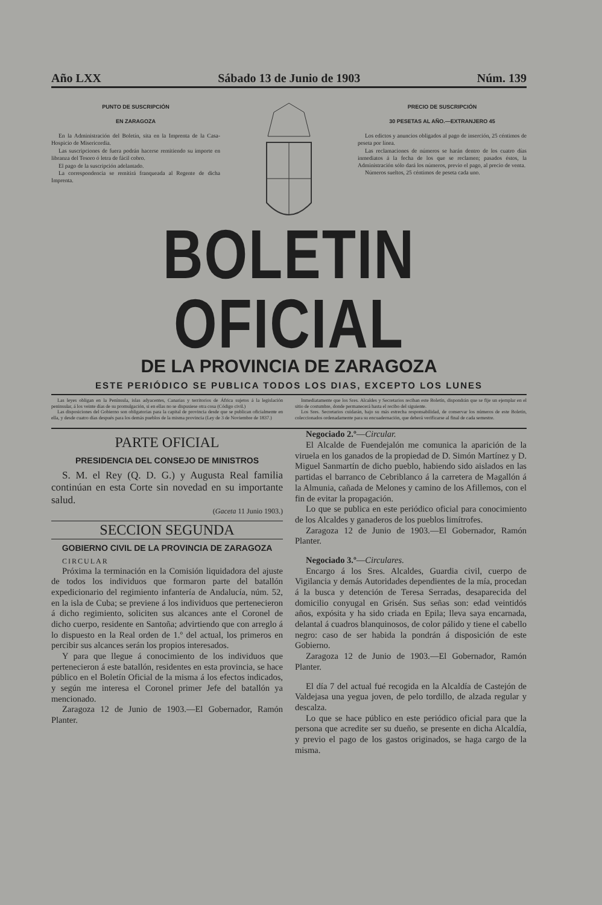Año LXX Sábado 13 de Junio de 1903 Núm. 139
PUNTO DE SUSCRIPCIÓN
EN ZARAGOZA
En la Administración del Boletín, sita en la Imprenta de la Casa-Hospicio de Misericordia.
Las suscripciones de fuera podrán hacerse remitiendo su importe en libranza del Tesoro ó letra de fácil cobro.
El pago de la suscripción adelantado.
La correspondencia se remitirá franqueada al Regente de dicha Imprenta.
PRECIO DE SUSCRIPCIÓN
30 PESETAS AL AÑO.—EXTRANJERO 45
Los edictos y anuncios obligados al pago de inserción, 25 céntimos de peseta por línea.
Las reclamaciones de números se harán dentro de los cuatro días inmediatos á la fecha de los que se reclamen; pasados éstos, la Administración sólo dará los números, previo el pago, al precio de venta.
Números sueltos, 25 céntimos de peseta cada uno.
BOLETIN OFICIAL
DE LA PROVINCIA DE ZARAGOZA
ESTE PERIÓDICO SE PUBLICA TODOS LOS DIAS, EXCEPTO LOS LUNES
Las leyes obligan en la Península, islas adyacentes, Canarias y territorios de África sujetos á la legislación peninsular, á los veinte días de su promulgación, si en ellas no se dispusiese otra cosa (Código civil.)
Las disposiciones del Gobierno son obligatorias para la capital de provincia desde que se publican oficialmente en ella, y desde cuatro días después para los demás pueblos de la misma provincia (Ley de 3 de Noviembre de 1837.)
Inmediatamente que los Sres. Alcaldes y Secretarios reciban este Boletín, dispondrán que se fije un ejemplar en el sitio de costumbre, donde permanecerá hasta el recibo del siguiente.
Los Sres. Secretarios cuidarán, bajo su más estrecha responsabilidad, de conservar los números de este Boletín, coleccionados ordenadamente para su encuadernación, que deberá verificarse al final de cada semestre.
PARTE OFICIAL
PRESIDENCIA DEL CONSEJO DE MINISTROS
S. M. el Rey (Q. D. G.) y Augusta Real familia continúan en esta Corte sin novedad en su importante salud.
(Gaceta 11 Junio 1903.)
SECCION SEGUNDA
GOBIERNO CIVIL DE LA PROVINCIA DE ZARAGOZA
CIRCULAR
Próxima la terminación en la Comisión liquidadora del ajuste de todos los individuos que formaron parte del batallón expedicionario del regimiento infantería de Andalucía, núm. 52, en la isla de Cuba; se previene á los individuos que pertenecieron á dicho regimiento, soliciten sus alcances ante el Coronel de dicho cuerpo, residente en Santoña; advirtiendo que con arreglo á lo dispuesto en la Real orden de 1.º del actual, los primeros en percibir sus alcances serán los propios interesados.
Y para que llegue á conocimiento de los individuos que pertenecieron á este batallón, residentes en esta provincia, se hace público en el Boletín Oficial de la misma á los efectos indicados, y según me interesa el Coronel primer Jefe del batallón ya mencionado.
Zaragoza 12 de Junio de 1903.—El Gobernador, Ramón Planter.
Negociado 2.º—Circular.
El Alcalde de Fuendejalón me comunica la aparición de la viruela en los ganados de la propiedad de D. Simón Martínez y D. Miguel Sanmartín de dicho pueblo, habiendo sido aislados en las partidas el barranco de Cebriblanco á la carretera de Magallón á la Almunia, cañada de Melones y camino de los Afillemos, con el fin de evitar la propagación.
Lo que se publica en este periódico oficial para conocimiento de los Alcaldes y ganaderos de los pueblos limítrofes.
Zaragoza 12 de Junio de 1903.—El Gobernador, Ramón Planter.
Negociado 3.º—Circulares.
Encargo á los Sres. Alcaldes, Guardia civil, cuerpo de Vigilancia y demás Autoridades dependientes de la mía, procedan á la busca y detención de Teresa Serradas, desaparecida del domicilio conyugal en Grisén. Sus señas son: edad veintidós años, expósita y ha sido criada en Epila; lleva saya encarnada, delantal á cuadros blanquinosos, de color pálido y tiene el cabello negro: caso de ser habida la pondrán á disposición de este Gobierno.
Zaragoza 12 de Junio de 1903.—El Gobernador, Ramón Planter.
El día 7 del actual fué recogida en la Alcaldía de Castejón de Valdejasa una yegua joven, de pelo tordillo, de alzada regular y descalza.
Lo que se hace público en este periódico oficial para que la persona que acredite ser su dueño, se presente en dicha Alcaldía, y previo el pago de los gastos originados, se haga cargo de la misma.